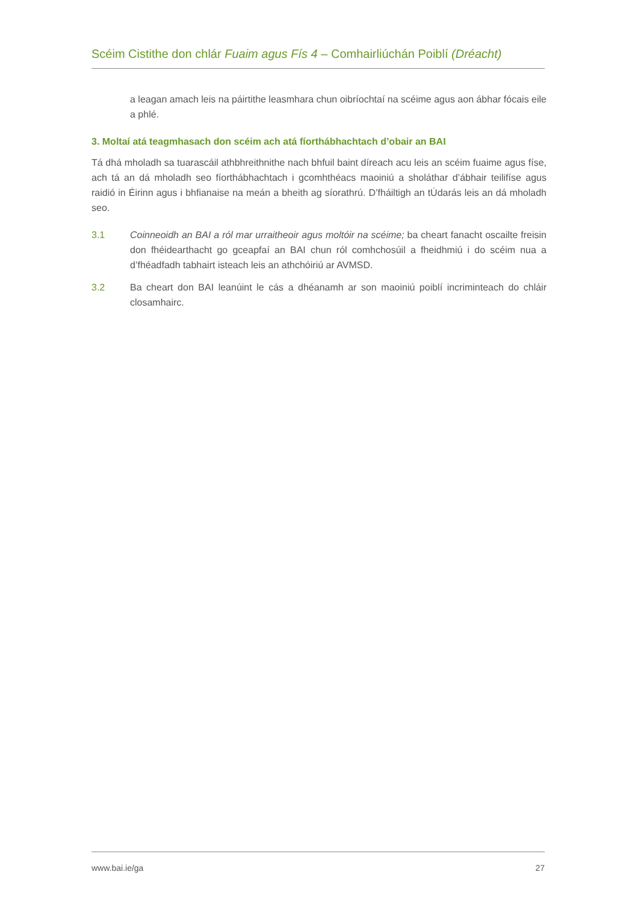Scéim Cistithe don chlár Fuaim agus Fís 4 – Comhairliúchán Poiblí (Dréacht)
a leagan amach leis na páirtithe leasmhara chun oibríochtaí na scéime agus aon ábhar fócais eile a phlé.
3. Moltaí atá teagmhasach don scéim ach atá fíorthábhachtach d’obair an BAI
Tá dhá mholadh sa tuarascáil athbhreithnithe nach bhfuil baint díreach acu leis an scéim fuaime agus físe, ach tá an dá mholadh seo fíorthábhachtach i gcomhthéacs maoiniú a sholáthar d’ábhair teilifíse agus raidió in Éirinn agus i bhfianaise na meán a bheith ag síorathrú. D’fháiltigh an tÚdarás leis an dá mholadh seo.
3.1 Coinneoidh an BAI a ról mar urraitheoir agus moltóir na scéime; ba cheart fanacht oscailte freisin don fhéidearthacht go gceapfaí an BAI chun ról comhchosúil a fheidhmiú i do scéim nua a d’fhéadfadh tabhairt isteach leis an athchóiriú ar AVMSD.
3.2 Ba cheart don BAI leanúint le cás a dhéanamh ar son maoiniú poiblí incriminteach do chláir closamhairc.
www.bai.ie/ga 27